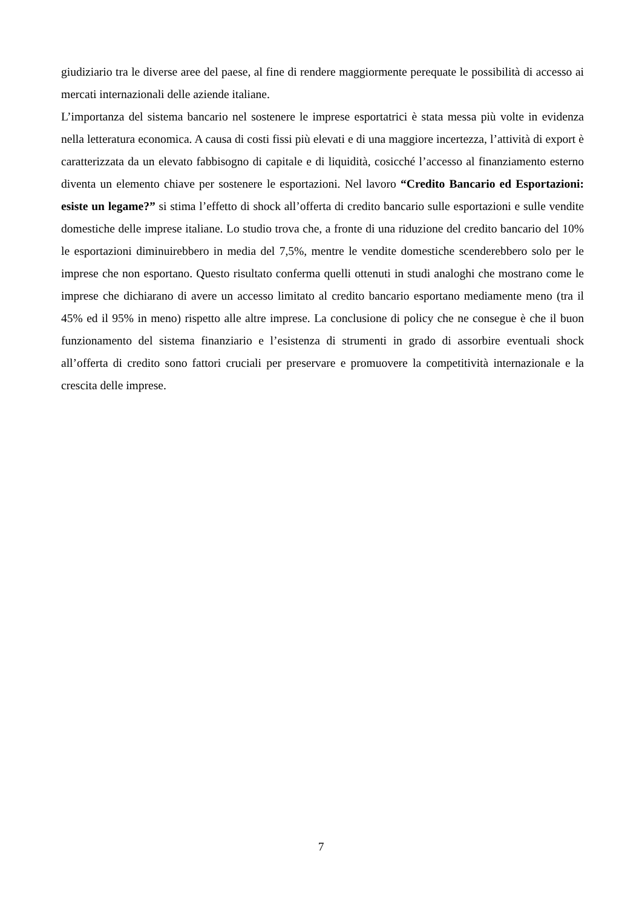giudiziario tra le diverse aree del paese, al fine di rendere maggiormente perequate le possibilità di accesso ai mercati internazionali delle aziende italiane.
L’importanza del sistema bancario nel sostenere le imprese esportatrici è stata messa più volte in evidenza nella letteratura economica. A causa di costi fissi più elevati e di una maggiore incertezza, l’attività di export è caratterizzata da un elevato fabbisogno di capitale e di liquidità, cosicché l’accesso al finanziamento esterno diventa un elemento chiave per sostenere le esportazioni. Nel lavoro “Credito Bancario ed Esportazioni: esiste un legame?” si stima l’effetto di shock all’offerta di credito bancario sulle esportazioni e sulle vendite domestiche delle imprese italiane. Lo studio trova che, a fronte di una riduzione del credito bancario del 10% le esportazioni diminuirebbero in media del 7,5%, mentre le vendite domestiche scenderebbero solo per le imprese che non esportano. Questo risultato conferma quelli ottenuti in studi analoghi che mostrano come le imprese che dichiarano di avere un accesso limitato al credito bancario esportano mediamente meno (tra il 45% ed il 95% in meno) rispetto alle altre imprese. La conclusione di policy che ne consegue è che il buon funzionamento del sistema finanziario e l’esistenza di strumenti in grado di assorbire eventuali shock all’offerta di credito sono fattori cruciali per preservare e promuovere la competitività internazionale e la crescita delle imprese.
7